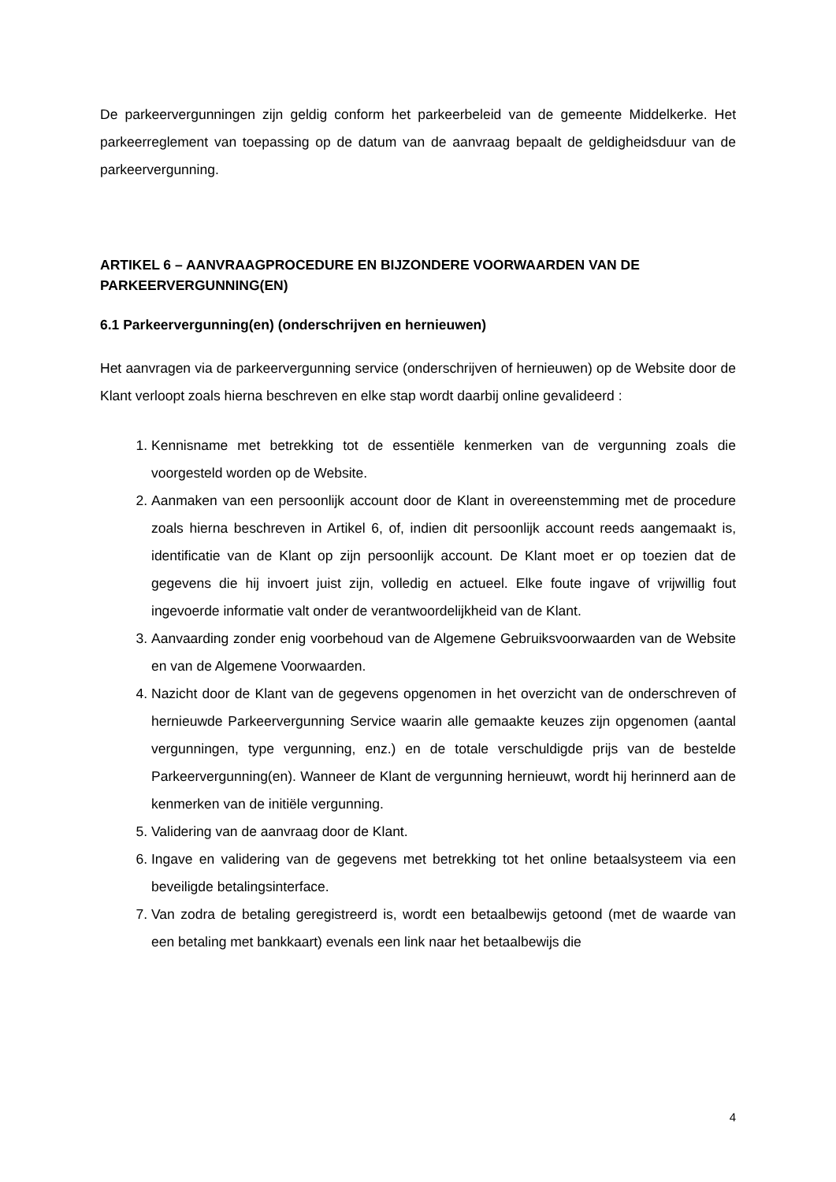De parkeervergunningen zijn geldig conform het parkeerbeleid van de gemeente Middelkerke. Het parkeerreglement van toepassing op de datum van de aanvraag bepaalt de geldigheidsduur van de parkeervergunning.
ARTIKEL 6 – AANVRAAGPROCEDURE EN BIJZONDERE VOORWAARDEN VAN DE PARKEERVERGUNNING(EN)
6.1 Parkeervergunning(en) (onderschrijven en hernieuwen)
Het aanvragen via de parkeervergunning service (onderschrijven of hernieuwen) op de Website door de Klant verloopt zoals hierna beschreven en elke stap wordt daarbij online gevalideerd :
1. Kennisname met betrekking tot de essentiële kenmerken van de vergunning zoals die voorgesteld worden op de Website.
2. Aanmaken van een persoonlijk account door de Klant in overeenstemming met de procedure zoals hierna beschreven in Artikel 6, of, indien dit persoonlijk account reeds aangemaakt is, identificatie van de Klant op zijn persoonlijk account. De Klant moet er op toezien dat de gegevens die hij invoert juist zijn, volledig en actueel. Elke foute ingave of vrijwillig fout ingevoerde informatie valt onder de verantwoordelijkheid van de Klant.
3. Aanvaarding zonder enig voorbehoud van de Algemene Gebruiksvoorwaarden van de Website en van de Algemene Voorwaarden.
4. Nazicht door de Klant van de gegevens opgenomen in het overzicht van de onderschreven of hernieuwde Parkeervergunning Service waarin alle gemaakte keuzes zijn opgenomen (aantal vergunningen, type vergunning, enz.) en de totale verschuldigde prijs van de bestelde Parkeervergunning(en). Wanneer de Klant de vergunning hernieuwt, wordt hij herinnerd aan de kenmerken van de initiële vergunning.
5. Validering van de aanvraag door de Klant.
6. Ingave en validering van de gegevens met betrekking tot het online betaalsysteem via een beveiligde betalingsinterface.
7. Van zodra de betaling geregistreerd is, wordt een betaalbewijs getoond (met de waarde van een betaling met bankkaart) evenals een link naar het betaalbewijs die
4